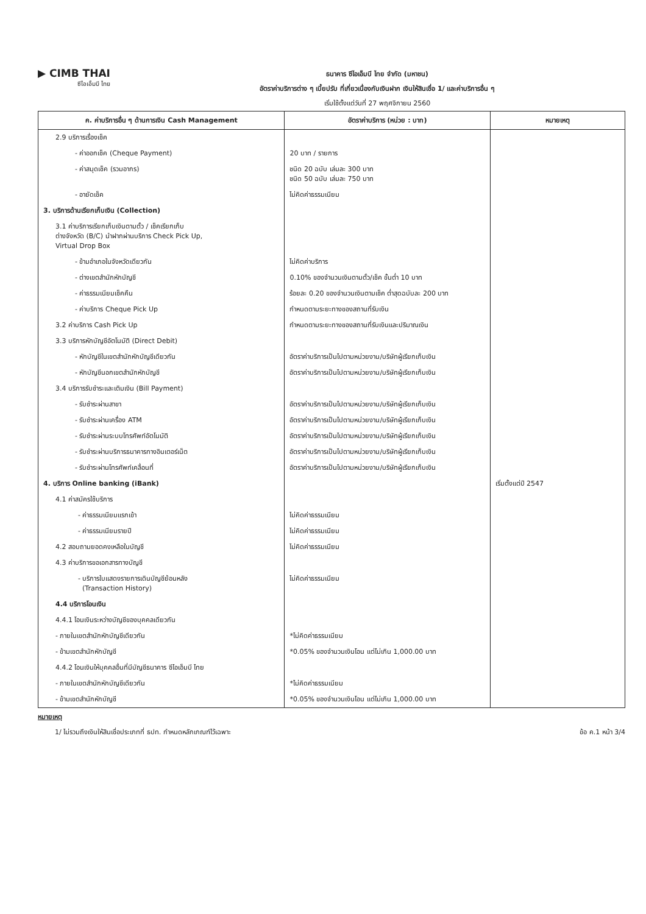▶ CIMB THAI
ซีไอเอ็มบี ไทย
ธนาคาร ซีไอเอ็มบี ไทย จำกัด (มหาชน)
อัตราค่าบริการต่าง ๆ เบี้ยปรับ ที่เกี่ยวเนื่องกับเงินฝาก เงินให้สินเชื่อ 1/ และค่าบริการอื่น ๆ
เริ่มใช้ตั้งแต่วันที่ 27 พฤศจิกายน 2560
| ค. ค่าบริการอื่น ๆ ด้านการเงิน Cash Management | อัตราค่าบริการ (หน่วย : บาท) | หมายเหตุ |
| --- | --- | --- |
| 2.9 บริการเรื่องเช็ค | | |
| - ค่าออกเช็ค (Cheque Payment) | 20 บาท / รายการ | |
| - ค่าสมุดเช็ค (รวมอากร) | ชนิด 20 ฉบับ เล่มละ 300 บาท ชนิด 50 ฉบับ เล่มละ 750 บาท | |
| - อายัดเช็ค | ไม่คิดค่าธรรมเนียม | |
| 3. บริการด้านเรียกเก็บเงิน (Collection) | | |
| 3.1 ค่าบริการเรียกเก็บเงินตามตั๋ว / เช็คเรียกเก็บ ต่างจังหวัด (B/C) นำฝากผ่านบริการ Check Pick Up, Virtual Drop Box | | |
| - ข้ามอำเภอในจังหวัดเดียวกัน | ไม่คิดค่าบริการ | |
| - ต่างเขตสำนักหักบัญชี | 0.10% ของจำนวนเงินตามตั๋ว/เช็ค ขั้นต่ำ 10 บาท | |
| - ค่าธรรมเนียมเช็คคืน | ร้อยละ 0.20 ของจำนวนเงินตามเช็ค ต่ำสุดฉบับละ 200 บาท | |
| - ค่าบริการ Cheque Pick Up | กำหนดตามระยะทางของสถานที่รับเงิน | |
| 3.2 ค่าบริการ Cash Pick Up | กำหนดตามระยะทางของสถานที่รับเงินและปริมาณเงิน | |
| 3.3 บริการหักบัญชีอัตโนมัติ (Direct Debit) | | |
| - หักบัญชีในเขตสำนักหักบัญชีเดียวกัน | อัตราค่าบริการเป็นไปตามหน่วยงาน/บริษัทผู้เรียกเก็บเงิน | |
| - หักบัญชีนอกเขตสำนักหักบัญชี | อัตราค่าบริการเป็นไปตามหน่วยงาน/บริษัทผู้เรียกเก็บเงิน | |
| 3.4 บริการรับชำระและเติมเงิน (Bill Payment) | | |
| - รับชำระผ่านสาขา | อัตราค่าบริการเป็นไปตามหน่วยงาน/บริษัทผู้เรียกเก็บเงิน | |
| - รับชำระผ่านเครื่อง ATM | อัตราค่าบริการเป็นไปตามหน่วยงาน/บริษัทผู้เรียกเก็บเงิน | |
| - รับชำระผ่านระบบโทรศัพท์อัตโนมัติ | อัตราค่าบริการเป็นไปตามหน่วยงาน/บริษัทผู้เรียกเก็บเงิน | |
| - รับชำระผ่านบริการธนาคารทางอินเตอร์เน็ต | อัตราค่าบริการเป็นไปตามหน่วยงาน/บริษัทผู้เรียกเก็บเงิน | |
| - รับชำระผ่านโทรศัพท์เคลื่อนที่ | อัตราค่าบริการเป็นไปตามหน่วยงาน/บริษัทผู้เรียกเก็บเงิน | |
| 4. บริการ Online banking (iBank) | | เริ่มตั้งแต่ปี 2547 |
| 4.1 ค่าสมัครใช้บริการ | | |
| - ค่าธรรมเนียมแรกเข้า | ไม่คิดค่าธรรมเนียม | |
| - ค่าธรรมเนียมรายปี | ไม่คิดค่าธรรมเนียม | |
| 4.2 สอบถามยอดคงเหลือในบัญชี | ไม่คิดค่าธรรมเนียม | |
| 4.3 ค่าบริการขอเอกสารทางบัญชี | | |
| - บริการใบแสดงรายการเดินบัญชีย้อนหลัง (Transaction History) | ไม่คิดค่าธรรมเนียม | |
| 4.4 บริการโอนเงิน | | |
| 4.4.1 โอนเงินระหว่างบัญชีของบุคคลเดียวกัน | | |
| - ภายในเขตสำนักหักบัญชีเดียวกัน | *ไม่คิดค่าธรรมเนียม | |
| - ข้ามเขตสำนักหักบัญชี | *0.05% ของจำนวนเงินโอน แต่ไม่เกิน 1,000.00 บาท | |
| 4.4.2 โอนเงินให้บุคคลอื่นที่มีบัญชีธนาคาร ซีไอเอ็มบี ไทย | | |
| - ภายในเขตสำนักหักบัญชีเดียวกัน | *ไม่คิดค่าธรรมเนียม | |
| - ข้ามเขตสำนักหักบัญชี | *0.05% ของจำนวนเงินโอน แต่ไม่เกิน 1,000.00 บาท | |
หมายเหตุ
1/ ไม่รวมถึงเงินให้สินเชื่อประเภทที่ ธปท. กำหนดหลักเกณฑ์ไว้เฉพาะ ข้อ ค.1 หน้า 3/4